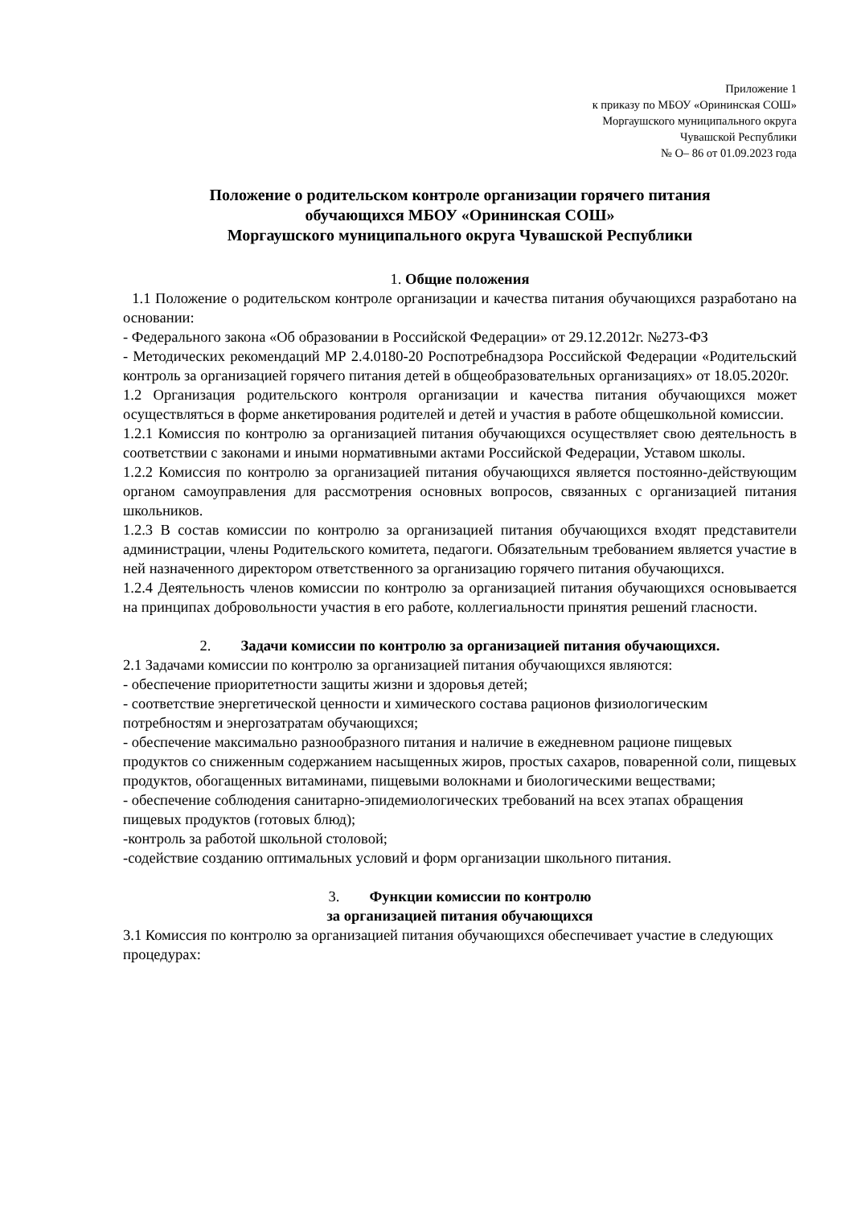Приложение 1
к приказу по МБОУ «Орининская СОШ»
Моргаушского муниципального округа
Чувашской Республики
№ О– 86 от 01.09.2023 года
Положение о родительском контроле организации горячего питания
обучающихся МБОУ «Орининская СОШ»
Моргаушского муниципального округа Чувашской Республики
1. Общие положения
1.1 Положение о родительском контроле организации и качества питания обучающихся разработано на основании:
- Федерального закона «Об образовании в Российской Федерации» от 29.12.2012г. №273-ФЗ
- Методических рекомендаций МР 2.4.0180-20 Роспотребнадзора Российской Федерации «Родительский контроль за организацией горячего питания детей в общеобразовательных организациях» от 18.05.2020г.
1.2 Организация родительского контроля организации и качества питания обучающихся может осуществляться в форме анкетирования родителей и детей и участия в работе общешкольной комиссии.
1.2.1 Комиссия по контролю за организацией питания обучающихся осуществляет свою деятельность в соответствии с законами и иными нормативными актами Российской Федерации, Уставом школы.
1.2.2 Комиссия по контролю за организацией питания обучающихся является постоянно-действующим органом самоуправления для рассмотрения основных вопросов, связанных с организацией питания школьников.
1.2.3 В состав комиссии по контролю за организацией питания обучающихся входят представители администрации, члены Родительского комитета, педагоги. Обязательным требованием является участие в ней назначенного директором ответственного за организацию горячего питания обучающихся.
1.2.4 Деятельность членов комиссии по контролю за организацией питания обучающихся основывается на принципах добровольности участия в его работе, коллегиальности принятия решений гласности.
2. Задачи комиссии по контролю за организацией питания обучающихся.
2.1 Задачами комиссии по контролю за организацией питания обучающихся являются:
- обеспечение приоритетности защиты жизни и здоровья детей;
- соответствие энергетической ценности и химического состава рационов физиологическим потребностям и энергозатратам обучающихся;
- обеспечение максимально разнообразного питания и наличие в ежедневном рационе пищевых продуктов со сниженным содержанием насыщенных жиров, простых сахаров, поваренной соли, пищевых продуктов, обогащенных витаминами, пищевыми волокнами и биологическими веществами;
- обеспечение соблюдения санитарно-эпидемиологических требований на всех этапах обращения пищевых продуктов (готовых блюд);
-контроль за работой школьной столовой;
-содействие созданию оптимальных условий и форм организации школьного питания.
3. Функции комиссии по контролю
за организацией питания обучающихся
3.1 Комиссия по контролю за организацией питания обучающихся обеспечивает участие в следующих процедурах: